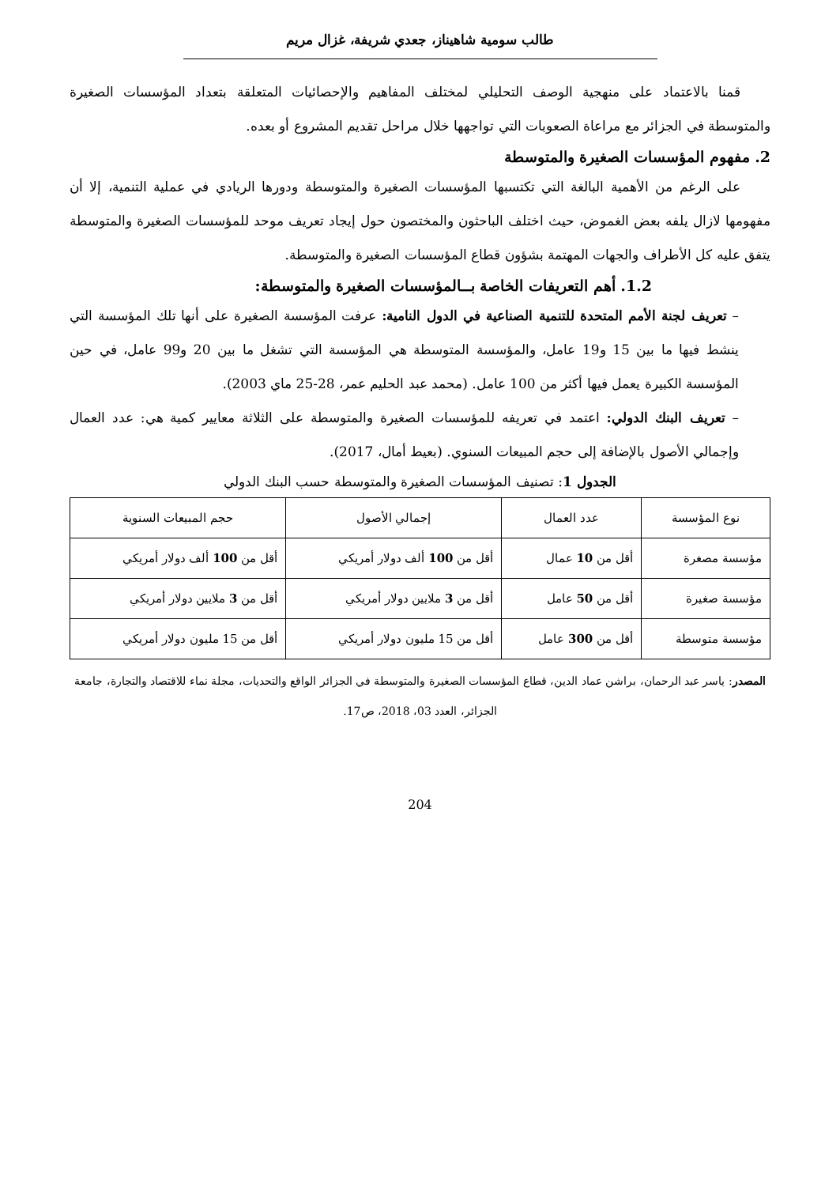طالب سومية شاهيناز، جعدي شريفة، غزال مريم
قمنا بالاعتماد على منهجية الوصف التحليلي لمختلف المفاهيم والإحصائيات المتعلقة بتعداد المؤسسات الصغيرة والمتوسطة في الجزائر مع مراعاة الصعوبات التي تواجهها خلال مراحل تقديم المشروع أو بعده.
2. مفهوم المؤسسات الصغيرة والمتوسطة
على الرغم من الأهمية البالغة التي تكتسبها المؤسسات الصغيرة والمتوسطة ودورها الريادي في عملية التنمية، إلا أن مفهومها لازال يلفه بعض الغموض، حيث اختلف الباحثون والمختصون حول إيجاد تعريف موحد للمؤسسات الصغيرة والمتوسطة يتفق عليه كل الأطراف والجهات المهتمة بشؤون قطاع المؤسسات الصغيرة والمتوسطة.
1.2. أهم التعريفات الخاصة بــالمؤسسات الصغيرة والمتوسطة:
– تعريف لجنة الأمم المتحدة للتنمية الصناعية في الدول النامية: عرفت المؤسسة الصغيرة على أنها تلك المؤسسة التي ينشط فيها ما بين 15 و19 عامل، والمؤسسة المتوسطة هي المؤسسة التي تشغل ما بين 20 و99 عامل، في حين المؤسسة الكبيرة يعمل فيها أكثر من 100 عامل. (محمد عبد الحليم عمر، 28-25 ماي 2003).
– تعريف البنك الدولي: اعتمد في تعريفه للمؤسسات الصغيرة والمتوسطة على الثلاثة معايير كمية هي: عدد العمال وإجمالي الأصول بالإضافة إلى حجم المبيعات السنوي. (بعيط أمال، 2017).
الجدول 1: تصنيف المؤسسات الصغيرة والمتوسطة حسب البنك الدولي
| نوع المؤسسة | عدد العمال | إجمالي الأصول | حجم المبيعات السنوية |
| --- | --- | --- | --- |
| مؤسسة مصغرة | أقل من 10 عمال | أقل من 100 ألف دولار أمريكي | أقل من 100 ألف دولار أمريكي |
| مؤسسة صغيرة | أقل من 50 عامل | أقل من 3 ملايين دولار أمريكي | أقل من 3 ملايين دولار أمريكي |
| مؤسسة متوسطة | أقل من 300 عامل | أقل من 15 مليون دولار أمريكي | أقل من 15 مليون دولار أمريكي |
المصدر: ياسر عبد الرحمان، براشن عماد الدين، قطاع المؤسسات الصغيرة والمتوسطة في الجزائر الواقع والتحديات، مجلة نماء للاقتصاد والتجارة، جامعة الجزائر، العدد 03، 2018، ص17.
204